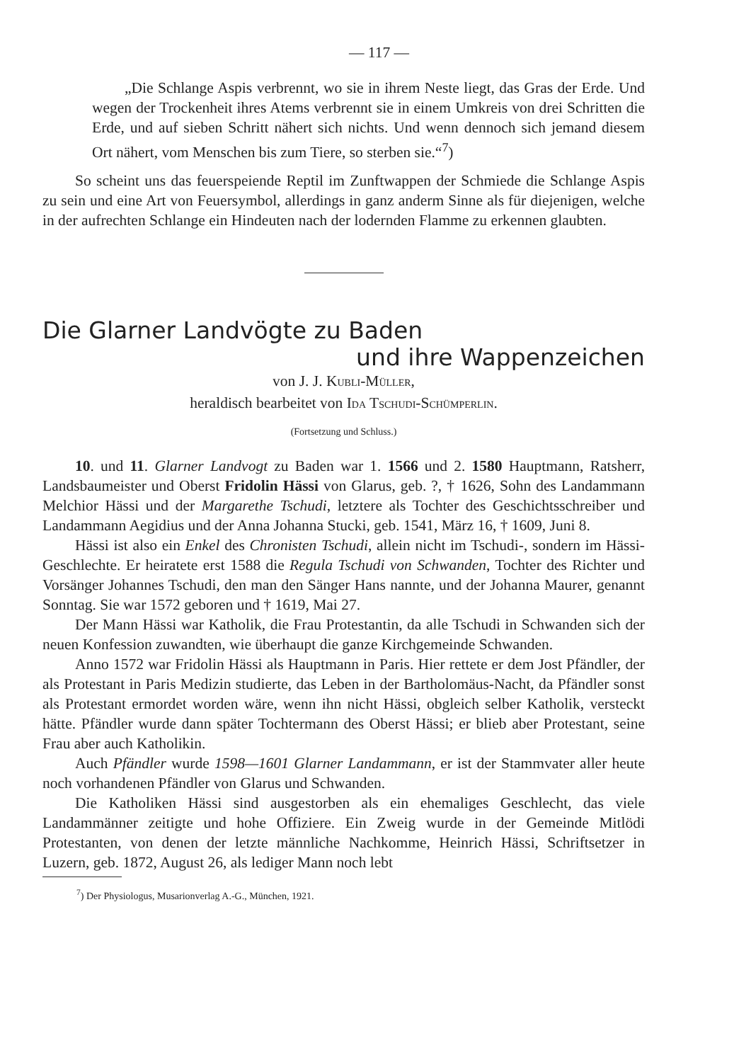— 117 —
„Die Schlange Aspis verbrennt, wo sie in ihrem Neste liegt, das Gras der Erde. Und wegen der Trockenheit ihres Atems verbrennt sie in einem Umkreis von drei Schritten die Erde, und auf sieben Schritt nähert sich nichts. Und wenn dennoch sich jemand diesem Ort nähert, vom Menschen bis zum Tiere, so sterben sie.“<sup>7</sup>)
So scheint uns das feuerspeiende Reptil im Zunftwappen der Schmiede die Schlange Aspis zu sein und eine Art von Feuersymbol, allerdings in ganz anderm Sinne als für diejenigen, welche in der aufrechten Schlange ein Hindeuten nach der lodernden Flamme zu erkennen glaubten.
Die Glarner Landvögte zu Baden
und ihre Wappenzeichen
von J. J. KUBLI-MÜLLER,
heraldisch bearbeitet von IDA TSCHUDI-SCHÜMPERLIN.
(Fortsetzung und Schluss.)
10. und 11. Glarner Landvogt zu Baden war 1. 1566 und 2. 1580 Hauptmann, Ratsherr, Landsbaumeister und Oberst Fridolin Hässi von Glarus, geb. ?, † 1626, Sohn des Landammann Melchior Hässi und der Margarethe Tschudi, letztere als Tochter des Geschichtsschreiber und Landammann Aegidius und der Anna Johanna Stucki, geb. 1541, März 16, † 1609, Juni 8.
Hässi ist also ein Enkel des Chronisten Tschudi, allein nicht im Tschudi-, sondern im Hässi-Geschlechte. Er heiratete erst 1588 die Regula Tschudi von Schwanden, Tochter des Richter und Vorsänger Johannes Tschudi, den man den Sänger Hans nannte, und der Johanna Maurer, genannt Sonntag. Sie war 1572 geboren und † 1619, Mai 27.
Der Mann Hässi war Katholik, die Frau Protestantin, da alle Tschudi in Schwanden sich der neuen Konfession zuwandten, wie überhaupt die ganze Kirchgemeinde Schwanden.
Anno 1572 war Fridolin Hässi als Hauptmann in Paris. Hier rettete er dem Jost Pfändler, der als Protestant in Paris Medizin studierte, das Leben in der Bartholomäus-Nacht, da Pfändler sonst als Protestant ermordet worden wäre, wenn ihn nicht Hässi, obgleich selber Katholik, versteckt hätte. Pfändler wurde dann später Tochtermann des Oberst Hässi; er blieb aber Protestant, seine Frau aber auch Katholikin.
Auch Pfändler wurde 1598—1601 Glarner Landammann, er ist der Stammvater aller heute noch vorhandenen Pfändler von Glarus und Schwanden.
Die Katholiken Hässi sind ausgestorben als ein ehemaliges Geschlecht, das viele Landammänner zeitigte und hohe Offiziere. Ein Zweig wurde in der Gemeinde Mitlödi Protestanten, von denen der letzte männliche Nachkomme, Heinrich Hässi, Schriftsetzer in Luzern, geb. 1872, August 26, als lediger Mann noch lebt
<sup>7</sup>) Der Physiologus, Musarionverlag A.-G., München, 1921.